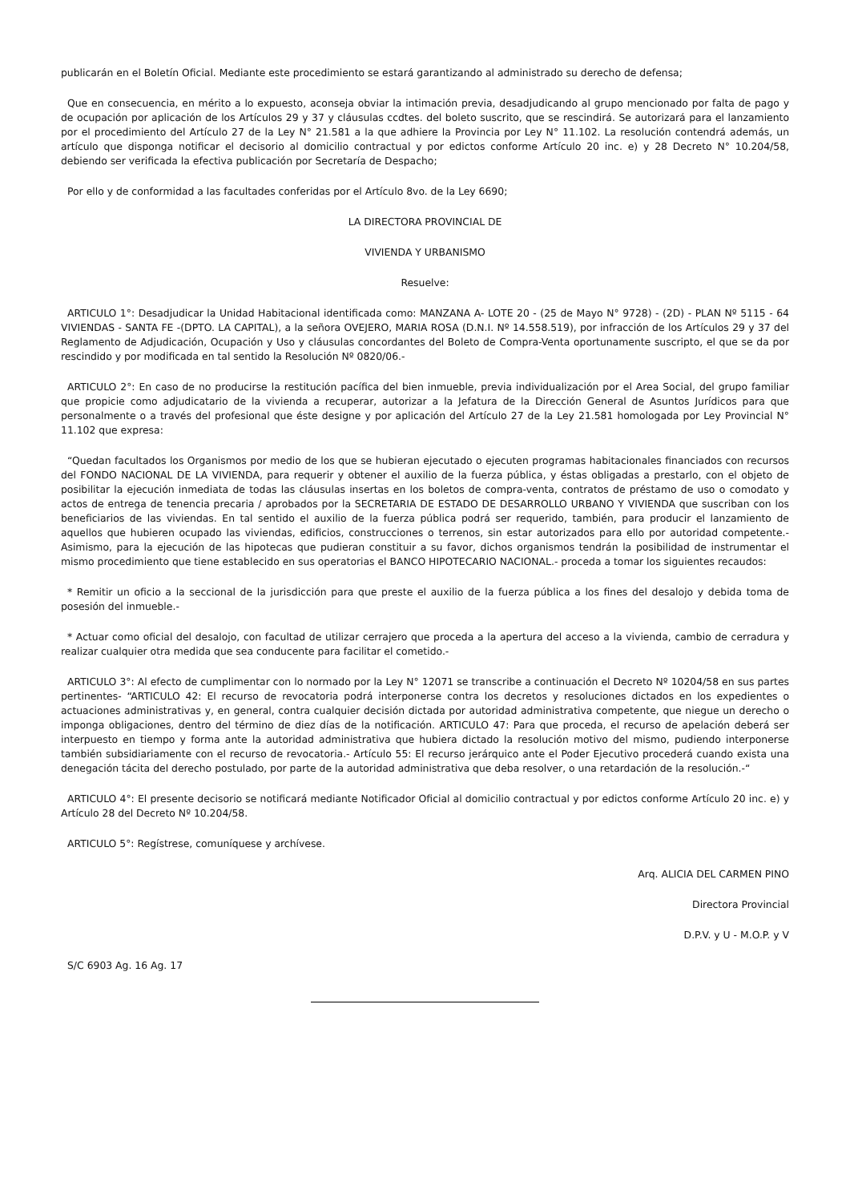publicarán en el Boletín Oficial. Mediante este procedimiento se estará garantizando al administrado su derecho de defensa;
Que en consecuencia, en mérito a lo expuesto, aconseja obviar la intimación previa, desadjudicando al grupo mencionado por falta de pago y de ocupación por aplicación de los Artículos 29 y 37 y cláusulas ccdtes. del boleto suscrito, que se rescindirá. Se autorizará para el lanzamiento por el procedimiento del Artículo 27 de la Ley N° 21.581 a la que adhiere la Provincia por Ley N° 11.102. La resolución contendrá además, un artículo que disponga notificar el decisorio al domicilio contractual y por edictos conforme Artículo 20 inc. e) y 28 Decreto N° 10.204/58, debiendo ser verificada la efectiva publicación por Secretaría de Despacho;
Por ello y de conformidad a las facultades conferidas por el Artículo 8vo. de la Ley 6690;
LA DIRECTORA PROVINCIAL DE
VIVIENDA Y URBANISMO
Resuelve:
ARTICULO 1°: Desadjudicar la Unidad Habitacional identificada como: MANZANA A- LOTE 20 - (25 de Mayo N° 9728) - (2D) - PLAN Nº 5115 - 64 VIVIENDAS - SANTA FE -(DPTO. LA CAPITAL), a la señora OVEJERO, MARIA ROSA (D.N.I. Nº 14.558.519), por infracción de los Artículos 29 y 37 del Reglamento de Adjudicación, Ocupación y Uso y cláusulas concordantes del Boleto de Compra-Venta oportunamente suscripto, el que se da por rescindido y por modificada en tal sentido la Resolución Nº 0820/06.-
ARTICULO 2°: En caso de no producirse la restitución pacífica del bien inmueble, previa individualización por el Area Social, del grupo familiar que propicie como adjudicatario de la vivienda a recuperar, autorizar a la Jefatura de la Dirección General de Asuntos Jurídicos para que personalmente o a través del profesional que éste designe y por aplicación del Artículo 27 de la Ley 21.581 homologada por Ley Provincial N° 11.102 que expresa:
“Quedan facultados los Organismos por medio de los que se hubieran ejecutado o ejecuten programas habitacionales financiados con recursos del FONDO NACIONAL DE LA VIVIENDA, para requerir y obtener el auxilio de la fuerza pública, y éstas obligadas a prestarlo, con el objeto de posibilitar la ejecución inmediata de todas las cláusulas insertas en los boletos de compra-venta, contratos de préstamo de uso o comodato y actos de entrega de tenencia precaria / aprobados por la SECRETARIA DE ESTADO DE DESARROLLO URBANO Y VIVIENDA que suscriban con los beneficiarios de las viviendas. En tal sentido el auxilio de la fuerza pública podrá ser requerido, también, para producir el lanzamiento de aquellos que hubieren ocupado las viviendas, edificios, construcciones o terrenos, sin estar autorizados para ello por autoridad competente.- Asimismo, para la ejecución de las hipotecas que pudieran constituir a su favor, dichos organismos tendrán la posibilidad de instrumentar el mismo procedimiento que tiene establecido en sus operatorias el BANCO HIPOTECARIO NACIONAL.- proceda a tomar los siguientes recaudos:
* Remitir un oficio a la seccional de la jurisdicción para que preste el auxilio de la fuerza pública a los fines del desalojo y debida toma de posesión del inmueble.-
* Actuar como oficial del desalojo, con facultad de utilizar cerrajero que proceda a la apertura del acceso a la vivienda, cambio de cerradura y realizar cualquier otra medida que sea conducente para facilitar el cometido.-
ARTICULO 3°: Al efecto de cumplimentar con lo normado por la Ley N° 12071 se transcribe a continuación el Decreto Nº 10204/58 en sus partes pertinentes- “ARTICULO 42: El recurso de revocatoria podrá interponerse contra los decretos y resoluciones dictados en los expedientes o actuaciones administrativas y, en general, contra cualquier decisión dictada por autoridad administrativa competente, que niegue un derecho o imponga obligaciones, dentro del término de diez días de la notificación. ARTICULO 47: Para que proceda, el recurso de apelación deberá ser interpuesto en tiempo y forma ante la autoridad administrativa que hubiera dictado la resolución motivo del mismo, pudiendo interponerse también subsidiariamente con el recurso de revocatoria.- Artículo 55: El recurso jerárquico ante el Poder Ejecutivo procederá cuando exista una denegación tácita del derecho postulado, por parte de la autoridad administrativa que deba resolver, o una retardación de la resolución.-“
ARTICULO 4°: El presente decisorio se notificará mediante Notificador Oficial al domicilio contractual y por edictos conforme Artículo 20 inc. e) y Artículo 28 del Decreto Nº 10.204/58.
ARTICULO 5°: Regístrese, comuníquese y archívese.
Arq. ALICIA DEL CARMEN PINO
Directora Provincial
D.P.V. y U - M.O.P. y V
S/C 6903 Ag. 16 Ag. 17